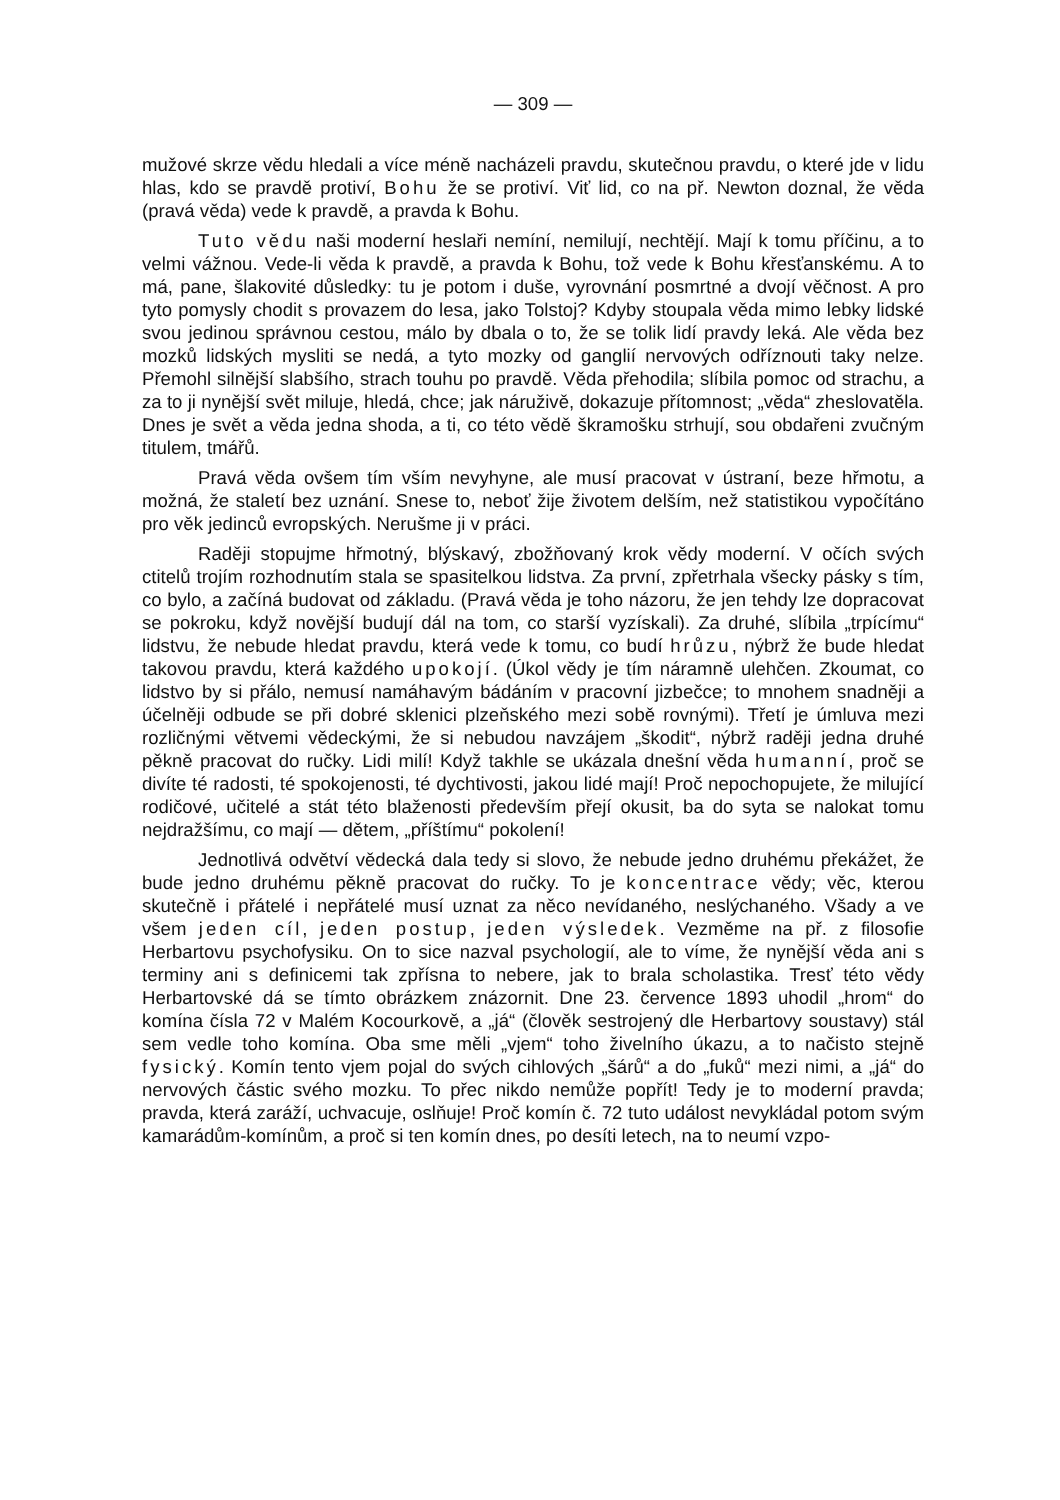— 309 —
mužové skrze vědu hledali a více méně nacházeli pravdu, skutečnou pravdu, o které jde v lidu hlas, kdo se pravdě protiví, Bohu že se protiví. Viť lid, co na př. Newton doznal, že věda (pravá věda) vede k pravdě, a pravda k Bohu.
Tuto vědu naši moderní heslaři nemíní, nemilují, nechtějí. Mají k tomu příčinu, a to velmi vážnou. Vede-li věda k pravdě, a pravda k Bohu, tož vede k Bohu křesťanskému. A to má, pane, šlakovité důsledky: tu je potom i duše, vyrovnání posmrtné a dvojí věčnost. A pro tyto pomysly chodit s provazem do lesa, jako Tolstoj? Kdyby stoupala věda mimo lebky lidské svou jedinou správnou cestou, málo by dbala o to, že se tolik lidí pravdy leká. Ale věda bez mozků lidských mysliti se nedá, a tyto mozky od ganglií nervových odříznouti taky nelze. Přemohl silnější slabšího, strach touhu po pravdě. Věda přehodila; slíbila pomoc od strachu, a za to ji nynější svět miluje, hledá, chce; jak náruživě, dokazuje přítomnost; „věda“ zheslovatěla. Dnes je svět a věda jedna shoda, a ti, co této vědě škramošku strhují, sou obdařeni zvučným titulem, tmářů.
Pravá věda ovšem tím vším nevyhyne, ale musí pracovat v ústraní, beze hřmotu, a možná, že staletí bez uznání. Snese to, neboť žije životem delším, než statistikou vypočítáno pro věk jedinců evropských. Nerušme ji v práci.
Raději stopujme hřmotný, blýskavý, zbožňovaný krok vědy moderní. V očích svých ctitelů trojím rozhodnutím stala se spasitelkou lidstva. Za první, zpřetrhala všecky pásky s tím, co bylo, a začíná budovat od základu. (Pravá věda je toho názoru, že jen tehdy lze dopracovat se pokroku, když novější budují dál na tom, co starší vyzískali). Za druhé, slíbila „trpícímu“ lidstvu, že nebude hledat pravdu, která vede k tomu, co budí hrůzu, nýbrž že bude hledat takovou pravdu, která každého upokojí. (Úkol vědy je tím náramně ulehčen. Zkoumat, co lidstvo by si přálo, nemusí namáhavým bádáním v pracovní jizbečce; to mnohem snadněji a účelněji odbude se při dobré sklenici plzeňského mezi sobě rovnými). Třetí je úmluva mezi rozličnými větvemi vědeckými, že si nebudou navzájem „škodit“, nýbrž raději jedna druhé pěkně pracovat do ručky. Lidi milí! Když takhle se ukázala dnešní věda humanní, proč se divíte té radosti, té spokojenosti, té dychtivosti, jakou lidé mají! Proč nepochopujete, že milující rodičové, učitelé a stát této blaženosti především přejí okusit, ba do syta se nalokat tomu nejdražšímu, co mají — dětem, „příštímu“ pokolení!
Jednotlivá odvětví vědecká dala tedy si slovo, že nebude jedno druhému překážet, že bude jedno druhému pěkně pracovat do ručky. To je koncentrace vědy; věc, kterou skutečně i přátelé i nepřátelé musí uznat za něco nevídaného, neslýchaného. Všady a ve všem jeden cíl, jeden postup, jeden výsledek. Vezměme na př. z filosofie Herbartovu psychofysiku. On to sice nazval psychologií, ale to víme, že nynější věda ani s terminy ani s definicemi tak zpřísna to nebere, jak to brala scholastika. Tresť této vědy Herbartovské dá se tímto obrázkem znázornit. Dne 23. července 1893 uhodil „hrom“ do komína čísla 72 v Malém Kocourkově, a „já“ (člověk sestrojený dle Herbartovy soustavy) stál sem vedle toho komína. Oba sme měli „vjem“ toho živelního úkazu, a to načisto stejně fysický. Komín tento vjem pojal do svých cihlových „šárů“ a do „fuků“ mezi nimi, a „já“ do nervových částic svého mozku. To přec nikdo nemůže popřít! Tedy je to moderní pravda; pravda, která zaráží, uchvacuje, oslňuje! Proč komín č. 72 tuto událost nevykládal potom svým kamarádům-komínům, a proč si ten komín dnes, po desíti letech, na to neumí vzpo-